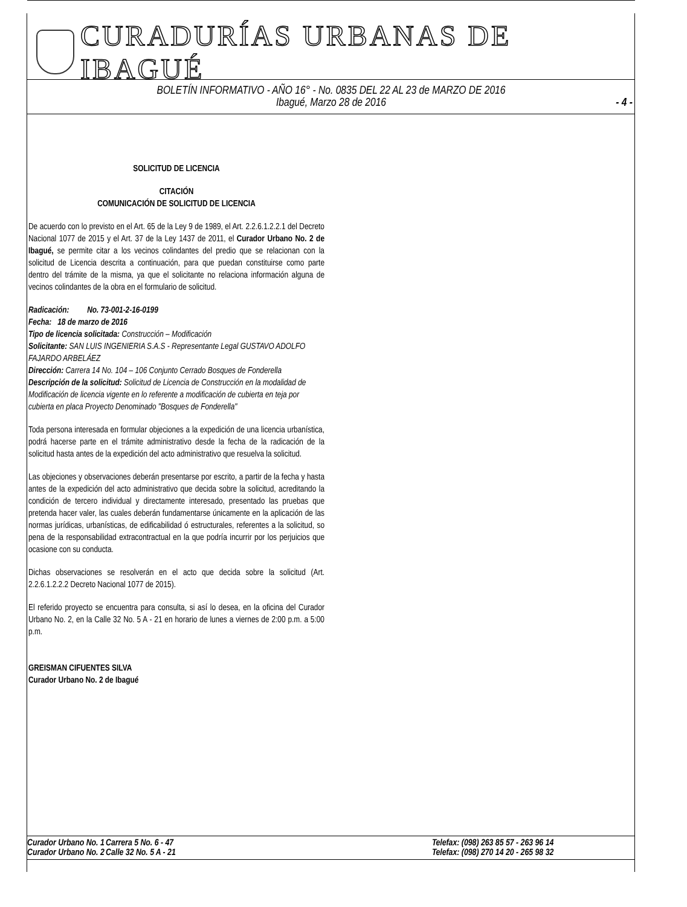CURADURÍAS URBANAS DE IBAGUÉ
BOLETÍN INFORMATIVO - AÑO 16° - No. 0835 DEL 22 AL 23 de MARZO DE 2016
Ibagué, Marzo 28 de 2016
- 4 -
SOLICITUD DE LICENCIA
CITACIÓN
COMUNICACIÓN DE SOLICITUD DE LICENCIA
De acuerdo con lo previsto en el Art. 65 de la Ley 9 de 1989, el Art. 2.2.6.1.2.2.1 del Decreto Nacional 1077 de 2015 y el Art. 37 de la Ley 1437 de 2011, el Curador Urbano No. 2 de Ibagué, se permite citar a los vecinos colindantes del predio que se relacionan con la solicitud de Licencia descrita a continuación, para que puedan constituirse como parte dentro del trámite de la misma, ya que el solicitante no relaciona información alguna de vecinos colindantes de la obra en el formulario de solicitud.
Radicación: No. 73-001-2-16-0199
Fecha: 18 de marzo de 2016
Tipo de licencia solicitada: Construcción – Modificación
Solicitante: SAN LUIS INGENIERIA S.A.S - Representante Legal GUSTAVO ADOLFO FAJARDO ARBELÁEZ
Dirección: Carrera 14 No. 104 – 106 Conjunto Cerrado Bosques de Fonderella
Descripción de la solicitud: Solicitud de Licencia de Construcción en la modalidad de Modificación de licencia vigente en lo referente a modificación de cubierta en teja por cubierta en placa Proyecto Denominado "Bosques de Fonderella"
Toda persona interesada en formular objeciones a la expedición de una licencia urbanística, podrá hacerse parte en el trámite administrativo desde la fecha de la radicación de la solicitud hasta antes de la expedición del acto administrativo que resuelva la solicitud.
Las objeciones y observaciones deberán presentarse por escrito, a partir de la fecha y hasta antes de la expedición del acto administrativo que decida sobre la solicitud, acreditando la condición de tercero individual y directamente interesado, presentado las pruebas que pretenda hacer valer, las cuales deberán fundamentarse únicamente en la aplicación de las normas jurídicas, urbanísticas, de edificabilidad ó estructurales, referentes a la solicitud, so pena de la responsabilidad extracontractual en la que podría incurrir por los perjuicios que ocasione con su conducta.
Dichas observaciones se resolverán en el acto que decida sobre la solicitud (Art. 2.2.6.1.2.2.2 Decreto Nacional 1077 de 2015).
El referido proyecto se encuentra para consulta, si así lo desea, en la oficina del Curador Urbano No. 2, en la Calle 32 No. 5 A - 21 en horario de lunes a viernes de 2:00 p.m. a 5:00 p.m.
GREISMAN CIFUENTES SILVA
Curador Urbano No. 2 de Ibagué
Curador Urbano No. 1 Carrera 5 No. 6 - 47 Telefax: (098) 263 85 57 - 263 96 14
Curador Urbano No. 2 Calle 32 No. 5 A - 21 Telefax: (098) 270 14 20 - 265 98 32